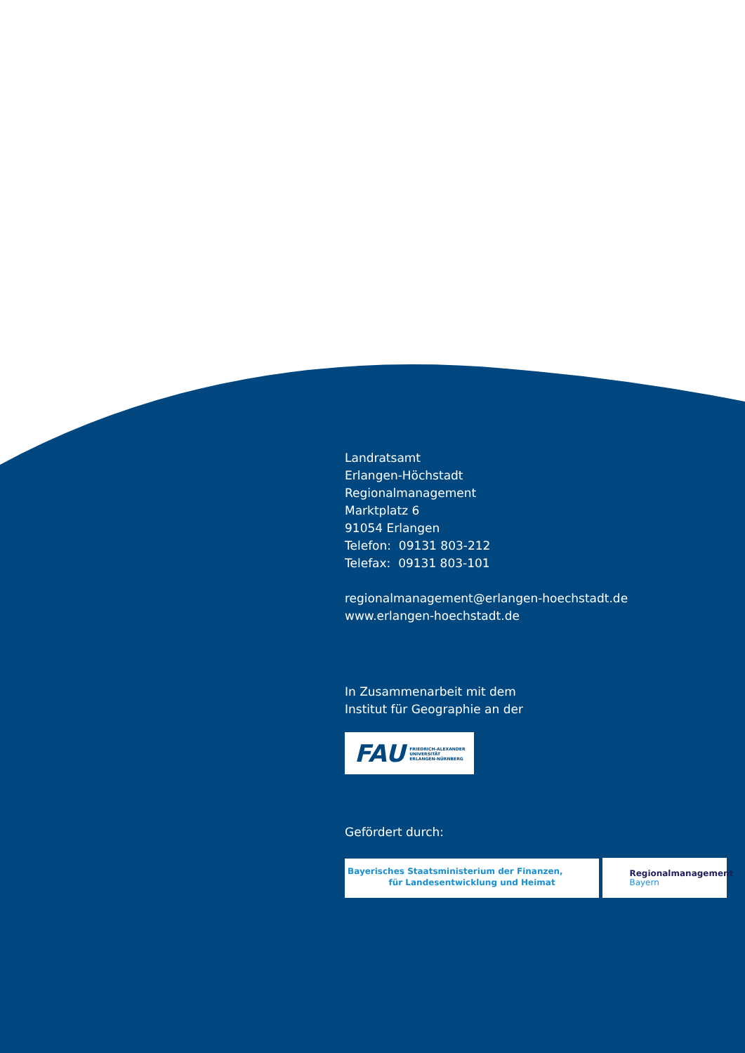Landratsamt
Erlangen-Höchstadt
Regionalmanagement
Marktplatz 6
91054 Erlangen
Telefon: 09131 803-212
Telefax: 09131 803-101
regionalmanagement@erlangen-hoechstadt.de
www.erlangen-hoechstadt.de
In Zusammenarbeit mit dem
Institut für Geographie an der
FAU FRIEDRICH-ALEXANDER
UNIVERSITÄT
ERLANGEN-NÜRNBERG
Gefördert durch:
Bayerisches Staatsministerium der Finanzen,
für Landesentwicklung und Heimat
Regionalmanagement
Bayern